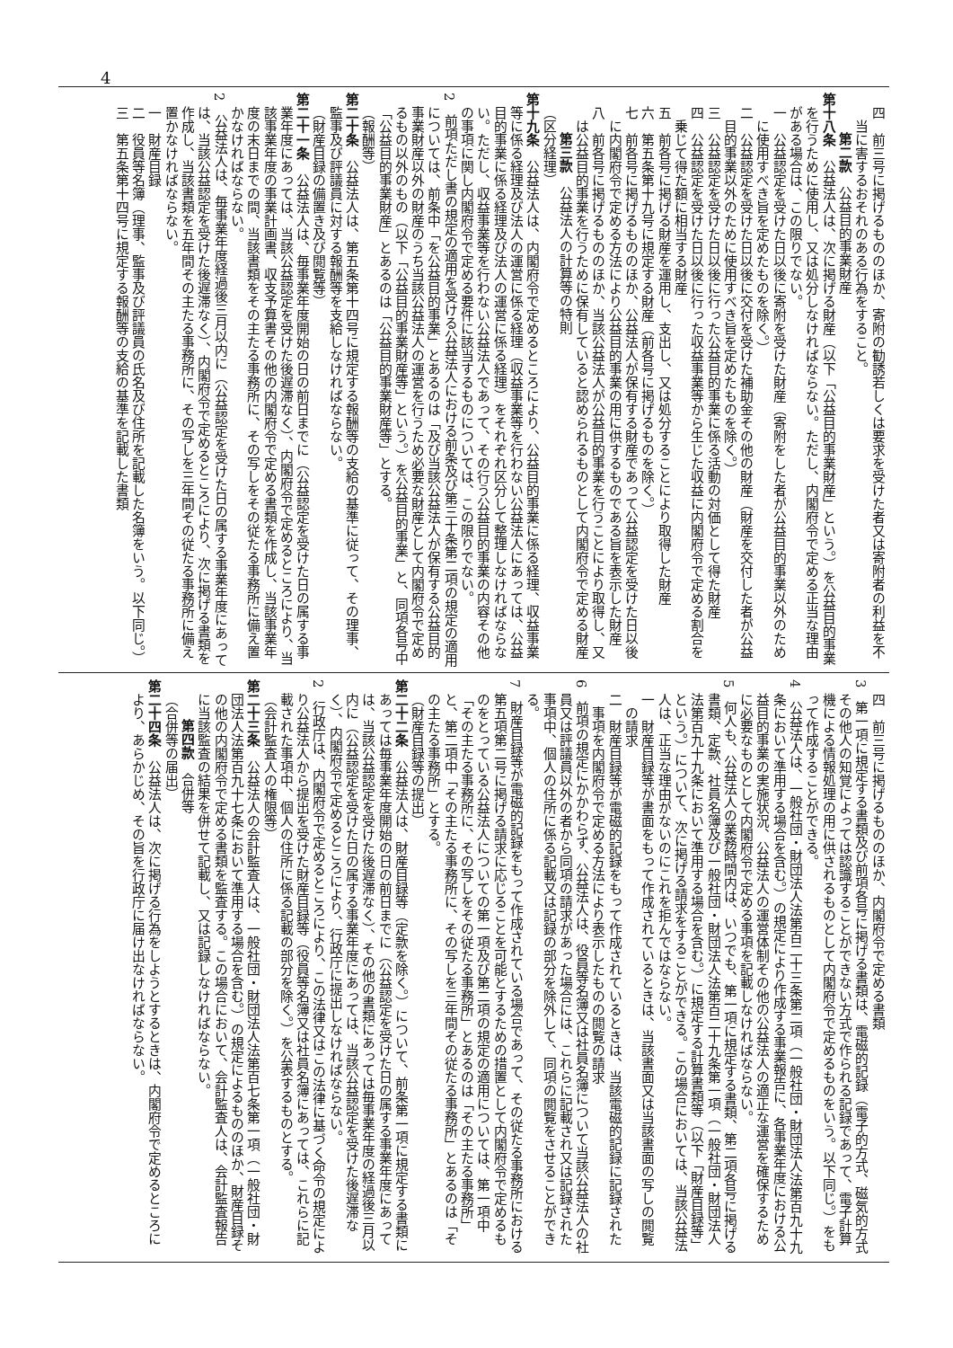4
四　前三号に掲げるもののほか、寄附の勧誘若しくは要求を受けた者又は寄附者の利益を不当に害するおそれのある行為をすること。
第二款　公益目的事業財産
第十八条　公益法人は、次に掲げる財産（以下「公益目的事業財産」という。）を公益目的事業を行うために使用し、又は処分しなければならない。ただし、内閣府令で定める正当な理由がある場合は、この限りでない。
一　公益認定を受けた日以後に寄附を受けた財産（寄附をした者が公益目的事業以外のために使用すべき旨を定めたものを除く。）
二　公益認定を受けた日以後に交付を受けた補助金その他の財産（財産を交付した者が公益目的事業以外のために使用すべき旨を定めたものを除く。）
三　公益認定を受けた日以後に行った公益目的事業に係る活動の対価として得た財産
四　公益認定を受けた日以後に行った収益事業等から生じた収益に内閣府令で定める割合を乗じて得た額に相当する財産
五　前各号に掲げる財産を運用し、支出し、又は処分することにより取得した財産
六　第五条第十九号に規定する財産（前各号に掲げるものを除く。）
七　前各号に掲げるもののほか、公益法人が保有する財産であって公益認定を受けた日以後に内閣府令で定める方法により公益目的事業の用に供するものである旨を表示した財産
八　前各号に掲げるもののほか、当該公益法人が公益目的事業を行うことにより取得し、又は公益目的事業を行うために保有していると認められるものとして内閣府令で定める財産
第三款　公益法人の計算等の特則
（区分経理）
第十九条　公益法人は、内閣府令で定めるところにより、公益目的事業に係る経理、収益事業等に係る経理及び法人の運営に係る経理（収益事業等を行わない公益法人にあっては、公益目的事業に係る経理及び法人の運営に係る経理）をそれぞれ区分して整理しなければならない。ただし、収益事業等を行わない公益法人であって、その行う公益目的事業の内容その他の事項に関し内閣府令で定める要件に該当するものについては、この限りでない。
2　前項ただし書の規定の適用を受ける公益法人における前条及び第三十条第二項の規定の適用については、前条中「を公益目的事業」とあるのは「及び当該公益法人が保有する公益目的事業財産以外の財産のうち当該公益法人の運営を行うため必要な財産として内閣府令で定めるもの以外のもの（以下「公益目的事業財産等」という。）を公益目的事業」と、同項各号中「公益目的事業財産」とあるのは「公益目的事業財産等」とする。
（報酬等）
第二十条　公益法人は、第五条第十四号に規定する報酬等の支給の基準に従って、その理事、監事及び評議員に対する報酬等を支給しなければならない。
（財産目録の備置き及び閲覧等）
第二十一条　公益法人は、毎事業年度開始の日の前日までに（公益認定を受けた日の属する事業年度にあっては、当該公益認定を受けた後遅滞なく）、内閣府令で定めるところにより、当該事業年度の事業計画書、収支予算書その他の内閣府令で定める書類を作成し、当該事業年度の末日までの間、当該書類をその主たる事務所に、その写しをその従たる事務所に備え置かなければならない。
2　公益法人は、毎事業年度経過後三月以内に（公益認定を受けた日の属する事業年度にあっては、当該公益認定を受けた後遅滞なく）、内閣府令で定めるところにより、次に掲げる書類を作成し、当該書類を五年間その主たる事務所に、その写しを三年間その従たる事務所に備え置かなければならない。
一　財産目録
二　役員等名簿（理事、監事及び評議員の氏名及び住所を記載した名簿をいう。以下同じ。）
三　第五条第十四号に規定する報酬等の支給の基準を記載した書類
四　前三号に掲げるもののほか、内閣府令で定める書類
3　第一項に規定する書類及び前項各号に掲げる書類は、電磁的記録（電子的方式、磁気的方式その他人の知覚によっては認識することができない方式で作られる記録であって、電子計算機による情報処理の用に供されるものとして内閣府令で定めるものをいう。以下同じ。）をもって作成することができる。
4　公益法人は、一般社団・財団法人法第百二十三条第二項（一般社団・財団法人法第百九十九条において準用する場合を含む。）の規定により作成する事業報告に、各事業年度における公益目的事業の実施状況、公益法人の運営体制その他の公益法人の適正な運営を確保するために必要なものとして内閣府令で定める事項を記載しなければならない。
5　何人も、公益法人の業務時間内は、いつでも、第一項に規定する書類、第二項各号に掲げる書類、定款、社員名簿及び一般社団・財団法人法第百二十九条第一項（一般社団・財団法人法第百九十九条において準用する場合を含む。）に規定する計算書類等（以下「財産目録等」という。）について、次に掲げる請求をすることができる。この場合においては、当該公益法人は、正当な理由がないのにこれを拒んではならない。
一　財産目録等が書面をもって作成されているときは、当該書面又は当該書面の写しの閲覧の請求
二　財産目録等が電磁的記録をもって作成されているときは、当該電磁的記録に記録された事項を内閣府令で定める方法により表示したものの閲覧の請求
6　前項の規定にかかわらず、公益法人は、役員等名簿又は社員名簿について当該公益法人の社員又は評議員以外の者から同項の請求があった場合には、これらに記載され又は記録された事項中、個人の住所に係る記載又は記録の部分を除外して、同項の閲覧をさせることができる。
7　財産目録等が電磁的記録をもって作成されている場合であって、その従たる事務所における第五項第二号に掲げる請求に応じることを可能とするための措置として内閣府令で定めるものをとっている公益法人についての第一項及び第二項の規定の適用については、第一項中「その主たる事務所に、その写しをその従たる事務所」とあるのは「その主たる事務所」と、第二項中「その主たる事務所に、その写しを三年間その従たる事務所」とあるのは「その主たる事務所」とする。
（財産目録等の提出）
第二十二条　公益法人は、財産目録等（定款を除く。）について、前条第一項に規定する書類にあっては毎事業年度開始の日の前日までに（公益認定を受けた日の属する事業年度にあっては、当該公益認定を受けた後遅滞なく）、その他の書類にあっては毎事業年度の経過後三月以内に（公益認定を受けた日の属する事業年度にあっては、当該公益認定を受けた後遅滞なく）、内閣府令で定めるところにより、行政庁に提出しなければならない。
2　行政庁は、内閣府令で定めるところにより、この法律又はこの法律に基づく命令の規定により公益法人から提出を受けた財産目録等（役員等名簿又は社員名簿にあっては、これらに記載された事項中、個人の住所に係る記載の部分を除く。）を公表するものとする。
（会計監査人の権限等）
第二十三条　公益法人の会計監査人は、一般社団・財団法人法第百七条第一項（一般社団・財団法人法第百九十七条において準用する場合を含む。）の規定によるもののほか、財産目録その他の内閣府令で定める書類を監査する。この場合において、会計監査人は、会計監査報告に当該監査の結果を併せて記載し、又は記録しなければならない。
第四款　合併等
（合併等の届出）
第二十四条　公益法人は、次に掲げる行為をしようとするときは、内閣府令で定めるところにより、あらかじめ、その旨を行政庁に届け出なければならない。